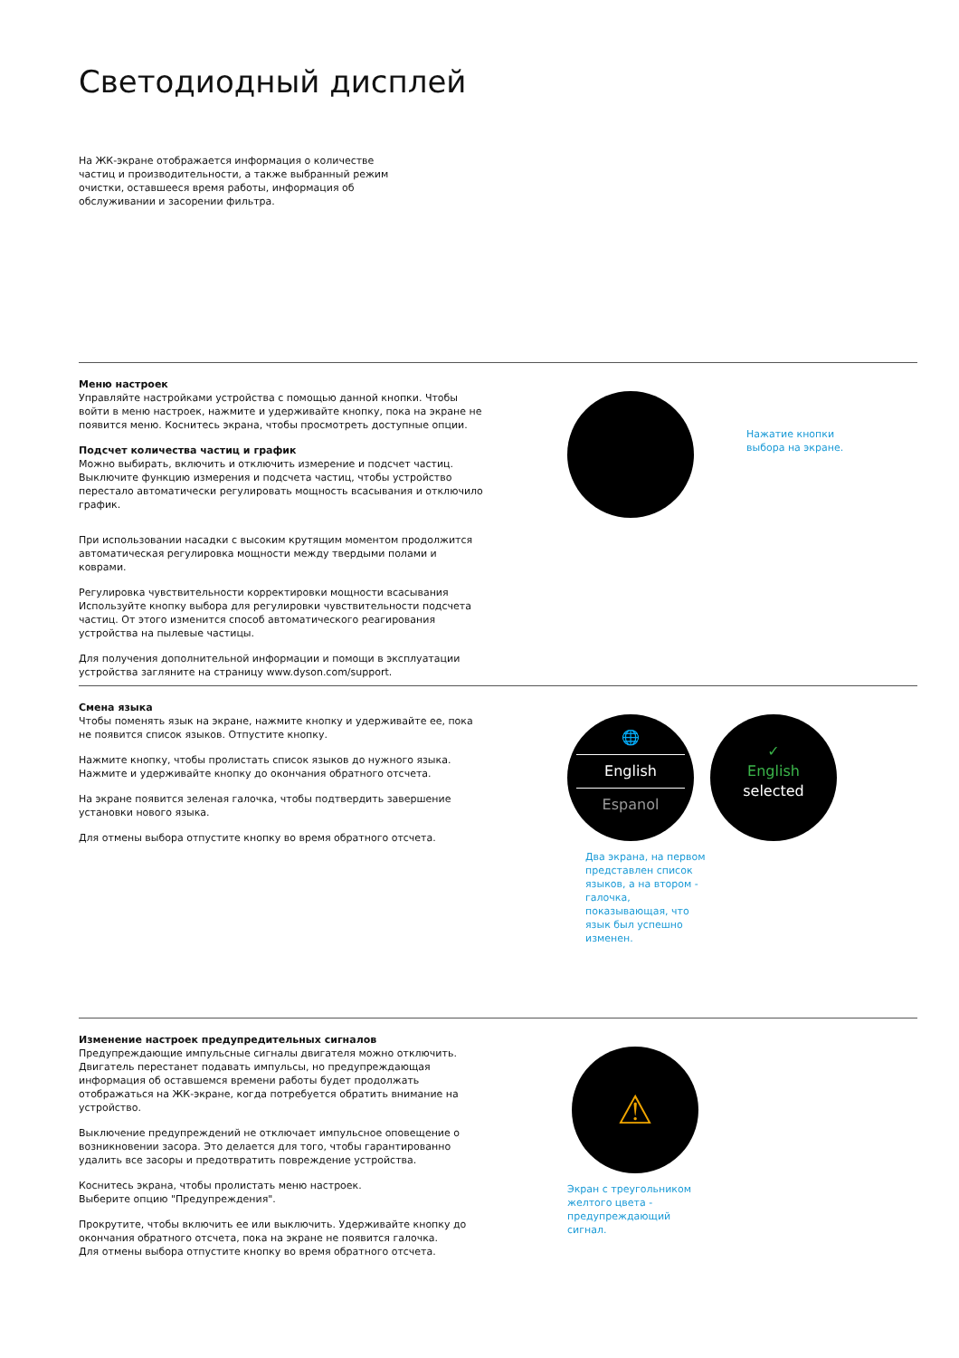Светодиодный дисплей
На ЖК-экране отображается информация о количестве частиц и производительности, а также выбранный режим очистки, оставшееся время работы, информация об обслуживании и засорении фильтра.
Меню настроек
Управляйте настройками устройства с помощью данной кнопки. Чтобы войти в меню настроек, нажмите и удерживайте кнопку, пока на экране не появится меню. Коснитесь экрана, чтобы просмотреть доступные опции.
Подсчет количества частиц и график
Можно выбирать, включить и отключить измерение и подсчет частиц. Выключите функцию измерения и подсчета частиц, чтобы устройство перестало автоматически регулировать мощность всасывания и отключило график.
При использовании насадки с высоким крутящим моментом продолжится автоматическая регулировка мощности между твердыми полами и коврами.
Регулировка чувствительности корректировки мощности всасывания Используйте кнопку выбора для регулировки чувствительности подсчета частиц. От этого изменится способ автоматического реагирования устройства на пылевые частицы.
Для получения дополнительной информации и помощи в эксплуатации устройства загляните на страницу www.dyson.com/support.
Нажатие кнопки
выбора на экране.
Смена языка
Чтобы поменять язык на экране, нажмите кнопку и удерживайте ее, пока не появится список языков. Отпустите кнопку.
Нажмите кнопку, чтобы пролистать список языков до нужного языка. Нажмите и удерживайте кнопку до окончания обратного отсчета.
На экране появится зеленая галочка, чтобы подтвердить завершение установки нового языка.
Для отмены выбора отпустите кнопку во время обратного отсчета.
🌐
English
Espanol
✓
English
selected
Два экрана, на первом представлен список языков, а на втором - галочка, показывающая, что язык был успешно изменен.
Изменение настроек предупредительных сигналов
Предупреждающие импульсные сигналы двигателя можно отключить. Двигатель перестанет подавать импульсы, но предупреждающая информация об оставшемся времени работы будет продолжать отображаться на ЖК-экране, когда потребуется обратить внимание на устройство.
Выключение предупреждений не отключает импульсное оповещение о возникновении засора. Это делается для того, чтобы гарантированно удалить все засоры и предотвратить повреждение устройства.
Коснитесь экрана, чтобы пролистать меню настроек.
Выберите опцию "Предупреждения".
Прокрутите, чтобы включить ее или выключить. Удерживайте кнопку до окончания обратного отсчета, пока на экране не появится галочка.
Для отмены выбора отпустите кнопку во время обратного отсчета.
⚠
Экран с треугольником желтого цвета - предупреждающий сигнал.